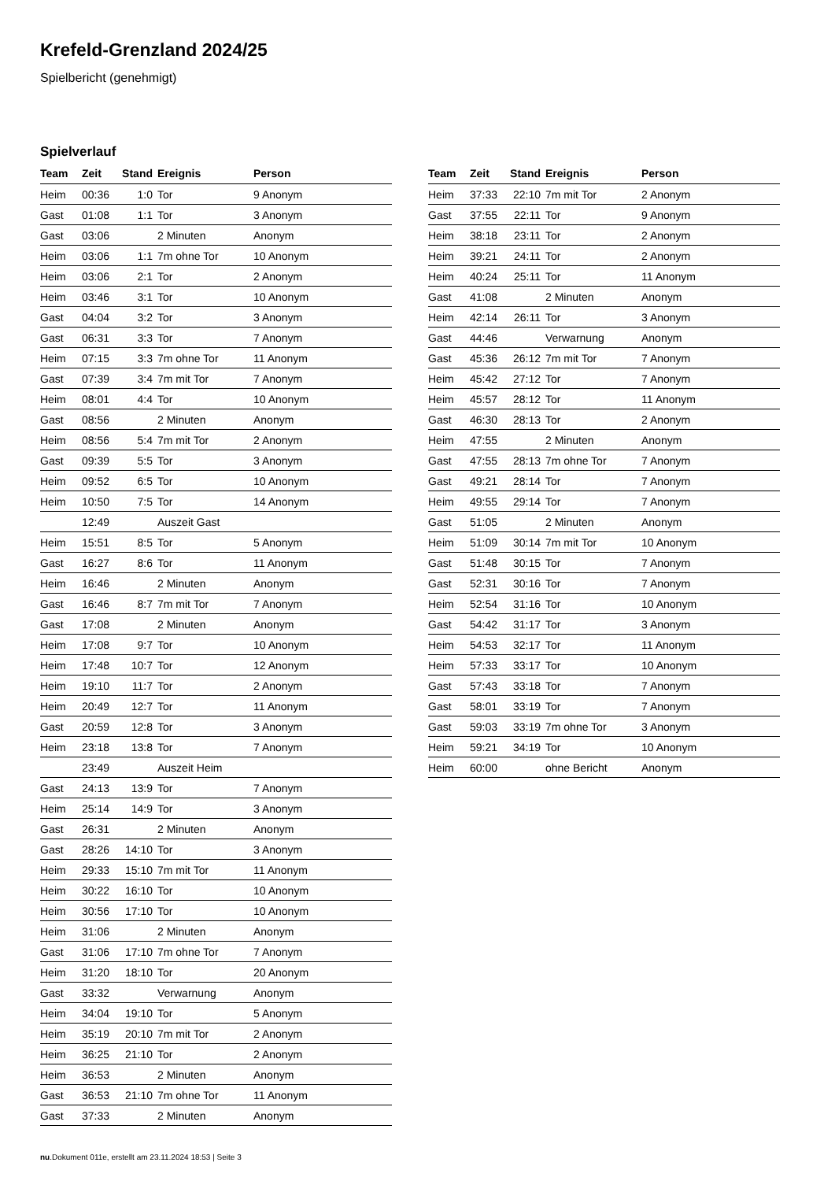Krefeld-Grenzland 2024/25
Spielbericht (genehmigt)
Spielverlauf
| Team | Zeit | Stand | Ereignis | Person |
| --- | --- | --- | --- | --- |
| Heim | 00:36 | 1:0 | Tor | 9 Anonym |
| Gast | 01:08 | 1:1 | Tor | 3 Anonym |
| Gast | 03:06 | | 2 Minuten | Anonym |
| Heim | 03:06 | 1:1 | 7m ohne Tor | 10 Anonym |
| Heim | 03:06 | 2:1 | Tor | 2 Anonym |
| Heim | 03:46 | 3:1 | Tor | 10 Anonym |
| Gast | 04:04 | 3:2 | Tor | 3 Anonym |
| Gast | 06:31 | 3:3 | Tor | 7 Anonym |
| Heim | 07:15 | 3:3 | 7m ohne Tor | 11 Anonym |
| Gast | 07:39 | 3:4 | 7m mit Tor | 7 Anonym |
| Heim | 08:01 | 4:4 | Tor | 10 Anonym |
| Gast | 08:56 | | 2 Minuten | Anonym |
| Heim | 08:56 | 5:4 | 7m mit Tor | 2 Anonym |
| Gast | 09:39 | 5:5 | Tor | 3 Anonym |
| Heim | 09:52 | 6:5 | Tor | 10 Anonym |
| Heim | 10:50 | 7:5 | Tor | 14 Anonym |
| | 12:49 | | Auszeit Gast | |
| Heim | 15:51 | 8:5 | Tor | 5 Anonym |
| Gast | 16:27 | 8:6 | Tor | 11 Anonym |
| Heim | 16:46 | | 2 Minuten | Anonym |
| Gast | 16:46 | 8:7 | 7m mit Tor | 7 Anonym |
| Gast | 17:08 | | 2 Minuten | Anonym |
| Heim | 17:08 | 9:7 | Tor | 10 Anonym |
| Heim | 17:48 | 10:7 | Tor | 12 Anonym |
| Heim | 19:10 | 11:7 | Tor | 2 Anonym |
| Heim | 20:49 | 12:7 | Tor | 11 Anonym |
| Gast | 20:59 | 12:8 | Tor | 3 Anonym |
| Heim | 23:18 | 13:8 | Tor | 7 Anonym |
| | 23:49 | | Auszeit Heim | |
| Gast | 24:13 | 13:9 | Tor | 7 Anonym |
| Heim | 25:14 | 14:9 | Tor | 3 Anonym |
| Gast | 26:31 | | 2 Minuten | Anonym |
| Gast | 28:26 | 14:10 | Tor | 3 Anonym |
| Heim | 29:33 | 15:10 | 7m mit Tor | 11 Anonym |
| Heim | 30:22 | 16:10 | Tor | 10 Anonym |
| Heim | 30:56 | 17:10 | Tor | 10 Anonym |
| Heim | 31:06 | | 2 Minuten | Anonym |
| Gast | 31:06 | 17:10 | 7m ohne Tor | 7 Anonym |
| Heim | 31:20 | 18:10 | Tor | 20 Anonym |
| Gast | 33:32 | | Verwarnung | Anonym |
| Heim | 34:04 | 19:10 | Tor | 5 Anonym |
| Heim | 35:19 | 20:10 | 7m mit Tor | 2 Anonym |
| Heim | 36:25 | 21:10 | Tor | 2 Anonym |
| Heim | 36:53 | | 2 Minuten | Anonym |
| Gast | 36:53 | 21:10 | 7m ohne Tor | 11 Anonym |
| Gast | 37:33 | | 2 Minuten | Anonym |
| Team | Zeit | Stand | Ereignis | Person |
| --- | --- | --- | --- | --- |
| Heim | 37:33 | 22:10 | 7m mit Tor | 2 Anonym |
| Gast | 37:55 | 22:11 | Tor | 9 Anonym |
| Heim | 38:18 | 23:11 | Tor | 2 Anonym |
| Heim | 39:21 | 24:11 | Tor | 2 Anonym |
| Heim | 40:24 | 25:11 | Tor | 11 Anonym |
| Gast | 41:08 | | 2 Minuten | Anonym |
| Heim | 42:14 | 26:11 | Tor | 3 Anonym |
| Gast | 44:46 | | Verwarnung | Anonym |
| Gast | 45:36 | 26:12 | 7m mit Tor | 7 Anonym |
| Heim | 45:42 | 27:12 | Tor | 7 Anonym |
| Heim | 45:57 | 28:12 | Tor | 11 Anonym |
| Gast | 46:30 | 28:13 | Tor | 2 Anonym |
| Heim | 47:55 | | 2 Minuten | Anonym |
| Gast | 47:55 | 28:13 | 7m ohne Tor | 7 Anonym |
| Gast | 49:21 | 28:14 | Tor | 7 Anonym |
| Heim | 49:55 | 29:14 | Tor | 7 Anonym |
| Gast | 51:05 | | 2 Minuten | Anonym |
| Heim | 51:09 | 30:14 | 7m mit Tor | 10 Anonym |
| Gast | 51:48 | 30:15 | Tor | 7 Anonym |
| Gast | 52:31 | 30:16 | Tor | 7 Anonym |
| Heim | 52:54 | 31:16 | Tor | 10 Anonym |
| Gast | 54:42 | 31:17 | Tor | 3 Anonym |
| Heim | 54:53 | 32:17 | Tor | 11 Anonym |
| Heim | 57:33 | 33:17 | Tor | 10 Anonym |
| Gast | 57:43 | 33:18 | Tor | 7 Anonym |
| Gast | 58:01 | 33:19 | Tor | 7 Anonym |
| Gast | 59:03 | 33:19 | 7m ohne Tor | 3 Anonym |
| Heim | 59:21 | 34:19 | Tor | 10 Anonym |
| Heim | 60:00 | | ohne Bericht | Anonym |
nu.Dokument 011e, erstellt am 23.11.2024 18:53 | Seite 3